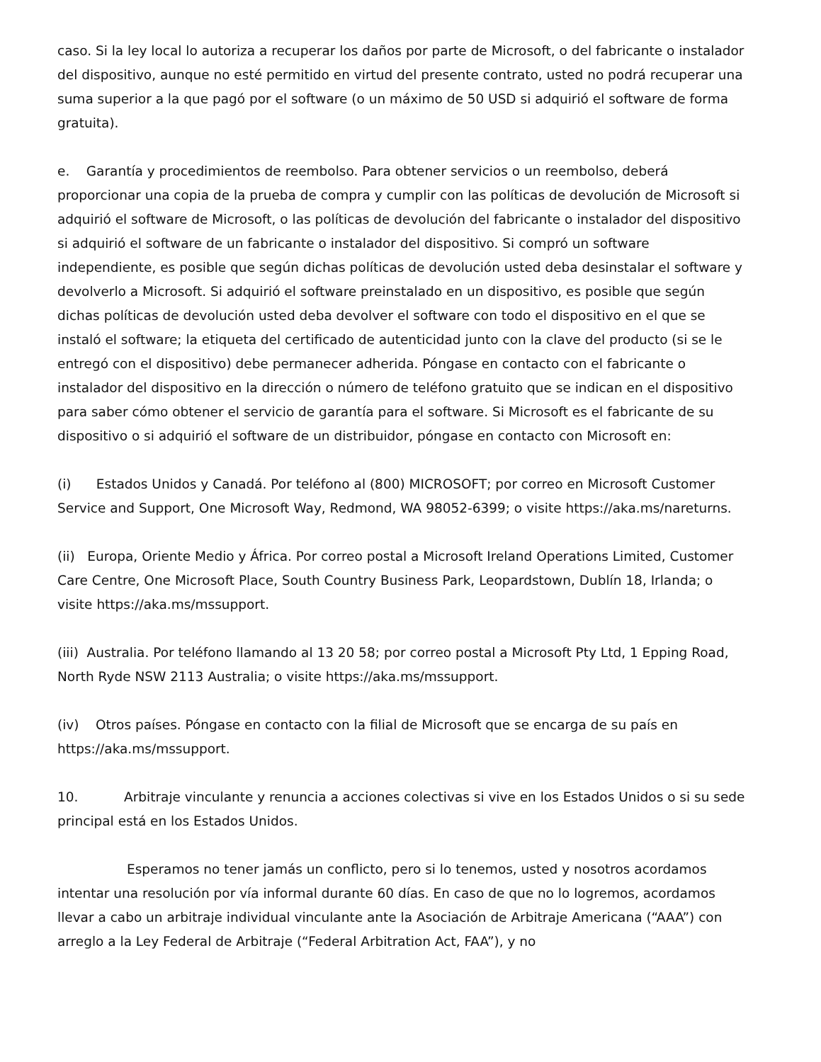caso. Si la ley local lo autoriza a recuperar los daños por parte de Microsoft, o del fabricante o instalador del dispositivo, aunque no esté permitido en virtud del presente contrato, usted no podrá recuperar una suma superior a la que pagó por el software (o un máximo de 50 USD si adquirió el software de forma gratuita).
e. Garantía y procedimientos de reembolso. Para obtener servicios o un reembolso, deberá proporcionar una copia de la prueba de compra y cumplir con las políticas de devolución de Microsoft si adquirió el software de Microsoft, o las políticas de devolución del fabricante o instalador del dispositivo si adquirió el software de un fabricante o instalador del dispositivo. Si compró un software independiente, es posible que según dichas políticas de devolución usted deba desinstalar el software y devolverlo a Microsoft. Si adquirió el software preinstalado en un dispositivo, es posible que según dichas políticas de devolución usted deba devolver el software con todo el dispositivo en el que se instaló el software; la etiqueta del certificado de autenticidad junto con la clave del producto (si se le entregó con el dispositivo) debe permanecer adherida. Póngase en contacto con el fabricante o instalador del dispositivo en la dirección o número de teléfono gratuito que se indican en el dispositivo para saber cómo obtener el servicio de garantía para el software. Si Microsoft es el fabricante de su dispositivo o si adquirió el software de un distribuidor, póngase en contacto con Microsoft en:
(i) Estados Unidos y Canadá. Por teléfono al (800) MICROSOFT; por correo en Microsoft Customer Service and Support, One Microsoft Way, Redmond, WA 98052-6399; o visite https://aka.ms/nareturns.
(ii) Europa, Oriente Medio y África. Por correo postal a Microsoft Ireland Operations Limited, Customer Care Centre, One Microsoft Place, South Country Business Park, Leopardstown, Dublín 18, Irlanda; o visite https://aka.ms/mssupport.
(iii) Australia. Por teléfono llamando al 13 20 58; por correo postal a Microsoft Pty Ltd, 1 Epping Road, North Ryde NSW 2113 Australia; o visite https://aka.ms/mssupport.
(iv) Otros países. Póngase en contacto con la filial de Microsoft que se encarga de su país en https://aka.ms/mssupport.
10. Arbitraje vinculante y renuncia a acciones colectivas si vive en los Estados Unidos o si su sede principal está en los Estados Unidos.
Esperamos no tener jamás un conflicto, pero si lo tenemos, usted y nosotros acordamos intentar una resolución por vía informal durante 60 días. En caso de que no lo logremos, acordamos llevar a cabo un arbitraje individual vinculante ante la Asociación de Arbitraje Americana (“AAA”) con arreglo a la Ley Federal de Arbitraje (“Federal Arbitration Act, FAA”), y no